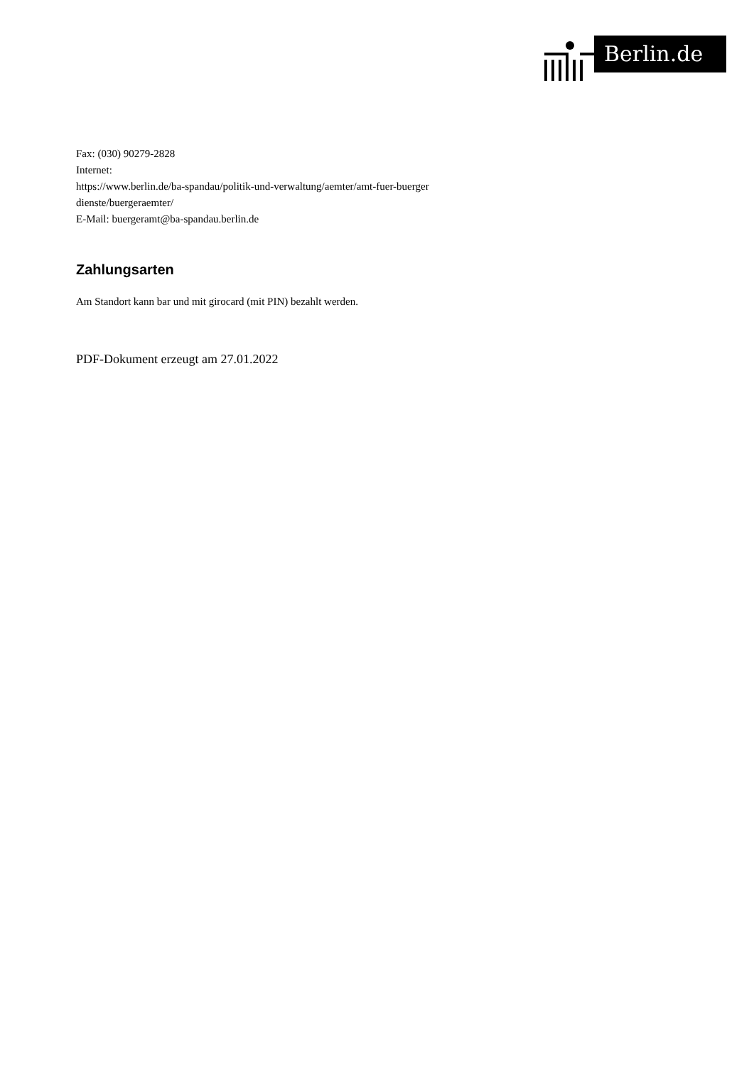Berlin.de
Fax: (030) 90279-2828
Internet:
https://www.berlin.de/ba-spandau/politik-und-verwaltung/aemter/amt-fuer-buerger
dienste/buergeraemter/
E-Mail: buergeramt@ba-spandau.berlin.de
Zahlungsarten
Am Standort kann bar und mit girocard (mit PIN) bezahlt werden.
PDF-Dokument erzeugt am 27.01.2022